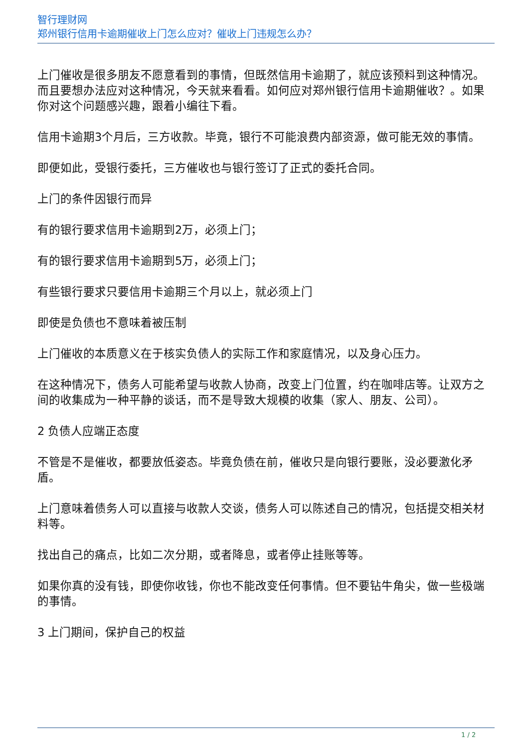智行理财网
郑州银行信用卡逾期催收上门怎么应对？催收上门违规怎么办？
上门催收是很多朋友不愿意看到的事情，但既然信用卡逾期了，就应该预料到这种情况。而且要想办法应对这种情况，今天就来看看。如何应对郑州银行信用卡逾期催收？。如果你对这个问题感兴趣，跟着小编往下看。
信用卡逾期3个月后，三方收款。毕竟，银行不可能浪费内部资源，做可能无效的事情。
即便如此，受银行委托，三方催收也与银行签订了正式的委托合同。
上门的条件因银行而异
有的银行要求信用卡逾期到2万，必须上门；
有的银行要求信用卡逾期到5万，必须上门；
有些银行要求只要信用卡逾期三个月以上，就必须上门
即使是负债也不意味着被压制
上门催收的本质意义在于核实负债人的实际工作和家庭情况，以及身心压力。
在这种情况下，债务人可能希望与收款人协商，改变上门位置，约在咖啡店等。让双方之间的收集成为一种平静的谈话，而不是导致大规模的收集（家人、朋友、公司）。
2 负债人应端正态度
不管是不是催收，都要放低姿态。毕竟负债在前，催收只是向银行要账，没必要激化矛盾。
上门意味着债务人可以直接与收款人交谈，债务人可以陈述自己的情况，包括提交相关材料等。
找出自己的痛点，比如二次分期，或者降息，或者停止挂账等等。
如果你真的没有钱，即使你收钱，你也不能改变任何事情。但不要钻牛角尖，做一些极端的事情。
3 上门期间，保护自己的权益
1 / 2